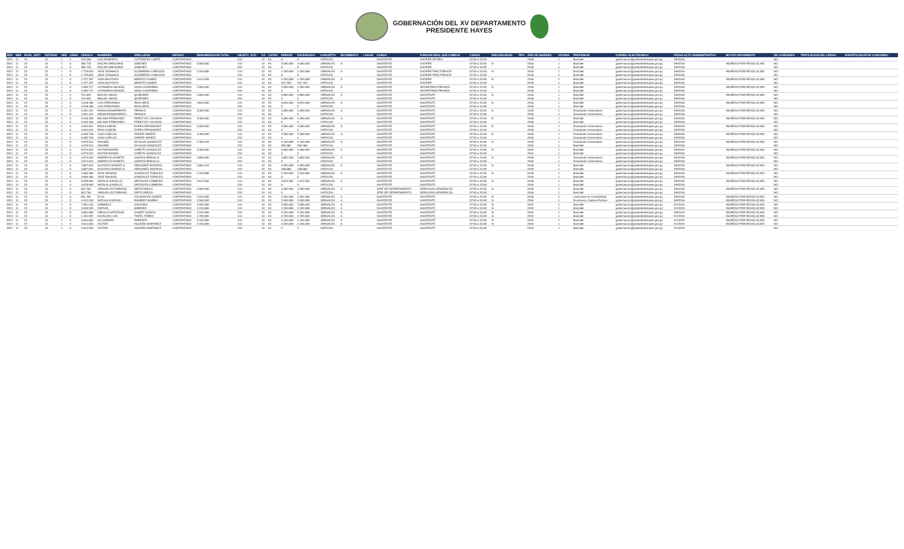GOBERNACIÓN DEL XV DEPARTAMENTO
PRESIDENTE HAYES
| AÑO | MES | NIVEL_ENTI | ENTIDAD | OEE | LINEA | CEDULA | NOMBRES | APELLIDOS | ESTADO | REMUNERACION TOTAL | OBJETO_GTO | F.F. | CATEG | PRESUP | DEVENGADO | CONCEPTO | MOVIMIENTO | LUGAR | CARGO | FUNCION REAL QUE CUMPLE | CARGA | DISCAPACIDAD | TIPO | AÑO DE INGRESO | OFICINA | PROFESION | CORREO ELECTRONICO | FECHA ACTO ADMINISTRATIVO | MOTIVO MOVIMIENTO | DE CONFIANZA | TIPIFICACION DEL CARGO | IDENTIFICADOR DE CONCURSO |
| --- | --- | --- | --- | --- | --- | --- | --- | --- | --- | --- | --- | --- | --- | --- | --- | --- | --- | --- | --- | --- | --- | --- | --- | --- | --- | --- | --- | --- | --- | --- | --- | --- |
| 2021 | 11 | 22 | 15 | 1 | 0 | 533.583 | LUIS ROBERTO | CATTEBEKE CARTE | CONTRATADO | | 232 | 10 | II3 | 0 | 0 | VIATICOS | | | ASISTENTE | CHOFER RETIRO | 07:00 a 15:00 | | | 2018 | 1 | Bachiller | gobernacion@presidentehayes.gov.py | 3/9/2018 | | NO | | |
| 2021 | 11 | 22 | 15 | 1 | 0 | 382.725 | OSCAR GREGORIO | GIMENEZ | CONTRATADO | 3.000.000 | 144 | 10 | II3 | 3.000.000 | 3.000.000 | JORNALES | A | | ASISTENTE | CHOFER | 07:00 a 15:00 | N | | 2018 | 1 | Bachiller | gobernacion@presidentehayes.gov.py | 3/9/2018 | INGRESO POR RESOLUCION | NO | | |
| 2021 | 11 | 22 | 15 | 1 | 0 | 382.725 | OSCAR GREGORIO | GIMENEZ | CONTRATADO | | 232 | 10 | II3 | 0 | 0 | VIATICOS | | | ASISTENTE | CHOFER | 07:00 a 15:00 | | | 2018 | 1 | Bachiller | gobernacion@presidentehayes.gov.py | 3/9/2018 | | NO | | |
| 2021 | 11 | 22 | 15 | 1 | 0 | 1.779.815 | JOSE DOMINGO | GUERRERO CARDOZO | CONTRATADO | 2.192.839 | 144 | 10 | II3 | 2.192.839 | 2.192.839 | JORNALES | A | | ASISTENTE | CHOFER TRACTORISTA | 07:00 a 15:00 | N | | 2018 | 1 | Bachiller | gobernacion@presidentehayes.gov.py | 3/9/2018 | INGRESO POR RESOLUCION | NO | | |
| 2021 | 11 | 22 | 15 | 1 | 0 | 1.779.815 | JOSE DOMINGO | GUERRERO CARDOZO | CONTRATADO | | 232 | 10 | II3 | 0 | 0 | VIATICOS | | | ASISTENTE | CHOFER TRACTORISTA | 07:00 a 15:00 | | | 2018 | 1 | Bachiller | gobernacion@presidentehayes.gov.py | 3/9/2018 | | NO | | |
| 2021 | 11 | 22 | 15 | 1 | 0 | 1.477.337 | JUAN BAUTISTA | BENITEZ GOMEZ | CONTRATADO | 2.614.539 | 144 | 10 | II3 | 2.192.839 | 2.192.839 | JORNALES | A | | ASISTENTE | CHOFER | 07:00 a 15:00 | N | | 2018 | 1 | Bachiller | gobernacion@presidentehayes.gov.py | 3/9/2018 | INGRESO POR RESOLUCION | NO | | |
| 2021 | 11 | 22 | 15 | 1 | 0 | 1.477.337 | JUAN BAUTISTA | BENITEZ GOMEZ | CONTRATADO | | 232 | 10 | II3 | 421.700 | 421.700 | VIATICOS | | | ASISTENTE | CHOFER | 07:00 a 15:00 | | | 2018 | 1 | Bachiller | gobernacion@presidentehayes.gov.py | 3/9/2018 | | NO | | |
| 2021 | 11 | 22 | 15 | 1 | 0 | 4.090.717 | LEONARDO MANUEL | SOSA CHAPARRO | CONTRATADO | 2.500.000 | 144 | 10 | II3 | 2.500.000 | 2.500.000 | JORNALES | A | | ASISTENTE | SECRETARIA PRIVADA | 07:00 a 15:00 | N | | 2018 | 1 | Bachiller | gobernacion@presidentehayes.gov.py | 3/9/2018 | INGRESO POR RESOLUCION | NO | | |
| 2021 | 11 | 22 | 15 | 1 | 0 | 4.090.717 | LEONARDO MANUEL | SOSA CHAPARRO | CONTRATADO | | 232 | 10 | II3 | 0 | 0 | VIATICOS | | | ASISTENTE | SECRETARIA PRIVADA | 07:00 a 15:00 | | | 2018 | 1 | Bachiller | gobernacion@presidentehayes.gov.py | 3/9/2018 | | NO | | |
| 2021 | 11 | 22 | 15 | 1 | 0 | 744.603 | MIGUEL ANGEL | QUIÑONEZ | CONTRATADO | 2.800.000 | 144 | 10 | II3 | 2.800.000 | 2.800.000 | JORNALES | A | | ASISTENTE | ASISTENTE | 07:00 a 15:00 | N | | 2018 | 1 | Bachiller | gobernacion@presidentehayes.gov.py | 3/9/2018 | INGRESO POR RESOLUCION | NO | | |
| 2021 | 11 | 22 | 15 | 1 | 0 | 744.603 | MIGUEL ANGEL | QUIÑONEZ | CONTRATADO | | 232 | 10 | II3 | 0 | 0 | VIATICOS | | | ASISTENTE | ASISTENTE | 07:00 a 15:00 | | | 2018 | 1 | Bachiller | gobernacion@presidentehayes.gov.py | 3/9/2018 | | NO | | |
| 2021 | 11 | 22 | 15 | 1 | 0 | 2.048.186 | LUIS FERNANDO | RIOS ARCE | CONTRATADO | 3.810.000 | 144 | 10 | II3 | 3.810.000 | 3.810.000 | JORNALES | A | | ASISTENTE | ASISTENTE | 07:00 a 15:00 | N | | 2018 | 1 | Bachiller | gobernacion@presidentehayes.gov.py | 3/9/2018 | INGRESO POR RESOLUCION | NO | | |
| 2021 | 11 | 22 | 15 | 1 | 0 | 2.048.186 | LUIS FERNANDO | RIOS ARCE | CONTRATADO | | 232 | 10 | II3 | 0 | 0 | VIATICOS | | | ASISTENTE | ASISTENTE | 07:00 a 15:00 | | | 2018 | 1 | Bachiller | gobernacion@presidentehayes.gov.py | 3/9/2018 | | NO | | |
| 2021 | 11 | 22 | 15 | 1 | 0 | 4.291.424 | ARAMI MONSERRATH | FRANCO | CONTRATADO | 3.300.000 | 144 | 10 | II3 | 3.300.000 | 3.300.000 | JORNALES | A | | ASISTENTE | ASISTENTE | 07:00 a 15:00 | N | | 2018 | 1 | Estudiante Universitario | gobernacion@presidentehayes.gov.py | 3/9/2018 | INGRESO POR RESOLUCION | NO | | |
| 2021 | 11 | 22 | 15 | 1 | 0 | 4.291.424 | ARAMI MONSERRATH | FRANCO | CONTRATADO | | 232 | 10 | II3 | 0 | 0 | VIATICOS | | | ASISTENTE | ASISTENTE | 07:00 a 15:00 | | | 2018 | 1 | Estudiante Universitario | gobernacion@presidentehayes.gov.py | 3/9/2018 | | NO | | |
| 2021 | 11 | 22 | 15 | 1 | 0 | 5.035.326 | WILSON FERNANDO | PEREZ DE LOS RIOS | CONTRATADO | 3.300.000 | 144 | 10 | II3 | 3.300.000 | 3.300.000 | JORNALES | A | | ASISTENTE | ASISTENTE | 07:00 a 15:00 | N | | 2018 | 1 | Bachiller | gobernacion@presidentehayes.gov.py | 3/9/2018 | INGRESO POR RESOLUCION | NO | | |
| 2021 | 11 | 22 | 15 | 1 | 0 | 5.035.326 | WILSON FERNANDO | PEREZ DE LOS RIOS | CONTRATADO | | 232 | 10 | II3 | 0 | 0 | VIATICOS | | | ASISTENTE | ASISTENTE | 07:00 a 15:00 | | | 2018 | 1 | Bachiller | gobernacion@presidentehayes.gov.py | 3/9/2018 | | NO | | |
| 2021 | 11 | 22 | 15 | 1 | 0 | 4.933.941 | PAOLA NOEMI | EVERS FERNANDEZ | CONTRATADO | 3.500.000 | 144 | 10 | II3 | 3.500.000 | 3.500.000 | JORNALES | A | | ASISTENTE | ASISTENTE | 07:00 a 15:00 | N | | 2018 | 1 | Estudiante Universitario | gobernacion@presidentehayes.gov.py | 3/9/2018 | INGRESO POR RESOLUCION | NO | | |
| 2021 | 11 | 22 | 15 | 1 | 0 | 4.933.941 | PAOLA NOEMI | EVERS FERNANDEZ | CONTRATADO | | 232 | 10 | II3 | 0 | 0 | VIATICOS | | | ASISTENTE | ASISTENTE | 07:00 a 15:00 | | | 2018 | 1 | Estudiante Universitario | gobernacion@presidentehayes.gov.py | 3/9/2018 | | NO | | |
| 2021 | 11 | 22 | 15 | 1 | 0 | 6.265.746 | JUAN CARLOS | ZARATE IBAÑEZ | CONTRATADO | 3.300.000 | 144 | 10 | II3 | 3.300.000 | 3.300.000 | JORNALES | A | | ASISTENTE | ASISTENTE | 07:00 a 15:00 | N | | 2018 | 1 | Estudiante Universitario | gobernacion@presidentehayes.gov.py | 3/9/2018 | INGRESO POR RESOLUCION | NO | | |
| 2021 | 11 | 22 | 15 | 1 | 0 | 6.265.746 | JUAN CARLOS | ZARATE IBAÑEZ | CONTRATADO | | 232 | 10 | II3 | 0 | 0 | VIATICOS | | | ASISTENTE | ASISTENTE | 07:00 a 15:00 | | | 2018 | 1 | Estudiante Universitario | gobernacion@presidentehayes.gov.py | 3/9/2018 | | NO | | |
| 2021 | 11 | 22 | 15 | 1 | 0 | 4.679.514 | DIOSNEL | DA SILVA GONZALEZ | CONTRATADO | 2.783.219 | 144 | 10 | II3 | 2.192.839 | 2.192.839 | JORNALES | A | | ASISTENTE | ASISTENTE | 07:00 a 15:00 | N | | 2018 | 1 | Estudiante Universitario | gobernacion@presidentehayes.gov.py | 3/9/2018 | INGRESO POR RESOLUCION | NO | | |
| 2021 | 11 | 22 | 15 | 1 | 0 | 4.679.514 | DIOSNEL | DA SILVA GONZALEZ | CONTRATADO | | 232 | 10 | II3 | 590.380 | 590.380 | VIATICOS | | | ASISTENTE | ASISTENTE | 07:00 a 15:00 | | | 2018 | 1 | Bachiller | gobernacion@presidentehayes.gov.py | 3/9/2018 | | NO | | |
| 2021 | 11 | 22 | 15 | 1 | 0 | 5.073.522 | VICTOR RAFAEL | CAÑETE GONZALEZ | CONTRATADO | 3.300.000 | 144 | 10 | II3 | 3.300.000 | 3.300.000 | JORNALES | A | | ASISTENTE | ASISTENTE | 07:00 a 15:00 | N | | 2019 | 1 | Bachiller | gobernacion@presidentehayes.gov.py | 2/9/2019 | INGRESO POR RESOLUCION | NO | | |
| 2021 | 11 | 22 | 15 | 1 | 0 | 5.073.522 | VICTOR RAFAEL | CAÑETE GONZALEZ | CONTRATADO | | 232 | 10 | II3 | 0 | 0 | VIATICOS | | | ASISTENTE | ASISTENTE | 07:00 a 15:00 | | | 2019 | 1 | Bachiller | gobernacion@presidentehayes.gov.py | 2/9/2019 | | NO | | |
| 2021 | 11 | 22 | 15 | 1 | 0 | 4.974.024 | ANDREA ELIZABETH | SANTOS REBOLLO | CONTRATADO | 3.800.000 | 144 | 10 | II3 | 3.800.000 | 3.800.000 | JORNALES | A | | ASISTENTE | ASISTENTE | 07:00 a 15:00 | N | | 2018 | 1 | Estudiante Universitario | gobernacion@presidentehayes.gov.py | 3/9/2018 | INGRESO POR RESOLUCION | NO | | |
| 2021 | 11 | 22 | 15 | 1 | 0 | 4.974.024 | ANDREA ELIZABETH | SANTOS REBOLLO | CONTRATADO | | 232 | 10 | II3 | 0 | 0 | VIATICOS | | | ASISTENTE | ASISTENTE | 07:00 a 15:00 | | | 2018 | 1 | Estudiante Universitario | gobernacion@presidentehayes.gov.py | 3/9/2018 | | NO | | |
| 2021 | 11 | 22 | 15 | 1 | 0 | 4.807.624 | GUSTAVO MARCELO | ARIGOMEZ RIVEROS | CONTRATADO | 2.861.519 | 144 | 10 | II3 | 2.692.839 | 2.692.839 | JORNALES | A | | ASISTENTE | ASISTENTE | 07:00 a 15:00 | N | | 2018 | 1 | Bachiller | gobernacion@presidentehayes.gov.py | 3/9/2018 | INGRESO POR RESOLUCION | NO | | |
| 2021 | 11 | 22 | 15 | 1 | 0 | 4.807.624 | GUSTAVO MARCELO | ARIGOMEZ RIVEROS | CONTRATADO | | 232 | 10 | II3 | 168.680 | 168.680 | VIATICOS | | | ASISTENTE | ASISTENTE | 07:00 a 15:00 | | | 2018 | 1 | Bachiller | gobernacion@presidentehayes.gov.py | 3/9/2018 | | NO | | |
| 2021 | 11 | 22 | 15 | 1 | 0 | 4.660.180 | JOSE MAGNOL | GONZALEZ TORALES | CONTRATADO | 2.192.839 | 144 | 10 | II3 | 2.192.839 | 2.192.839 | JORNALES | A | | ASISTENTE | ASISTENTE | 07:00 a 15:00 | N | | 2018 | 1 | Bachiller | gobernacion@presidentehayes.gov.py | 3/9/2018 | INGRESO POR RESOLUCION | NO | | |
| 2021 | 11 | 22 | 15 | 1 | 0 | 4.660.180 | JOSE MAGNOL | GONZALEZ TORALES | CONTRATADO | | 232 | 10 | II3 | 0 | 0 | VIATICOS | | | ASISTENTE | ASISTENTE | 07:00 a 15:00 | | | 2018 | 1 | Bachiller | gobernacion@presidentehayes.gov.py | 3/9/2018 | | NO | | |
| 2021 | 11 | 22 | 15 | 1 | 0 | 5.878.000 | NATALIA GISSELLE | ORTIGOZA CABRERA | CONTRATADO | 2.612.562 | 144 | 10 | II3 | 2.612.562 | 2.612.562 | JORNALES | A | | ASISTENTE | ASISTENTE | 07:00 a 15:00 | N | | 2018 | 1 | Bachiller | gobernacion@presidentehayes.gov.py | 3/9/2018 | INGRESO POR RESOLUCION | NO | | |
| 2021 | 11 | 22 | 15 | 1 | 0 | 5.878.000 | NATALIA GISSELLE | ORTIGOZA CABRERA | CONTRATADO | | 232 | 10 | II3 | 0 | 0 | VIATICOS | | | ASISTENTE | ASISTENTE | 07:00 a 15:00 | | | 2018 | 1 | Bachiller | gobernacion@presidentehayes.gov.py | 3/9/2018 | | NO | | |
| 2021 | 11 | 22 | 15 | 1 | 0 | 823.784 | YARSON VICTORIANO | ORTIZ ARECO | CONTRATADO | 4.000.000 | 144 | 10 | II3 | 4.000.000 | 4.000.000 | JORNALES | A | | JEFE DE DEPARTAMENTO | SERVICIOS GENERALES | 07:00 a 15:00 | N | | 2018 | 1 | Bachiller | gobernacion@presidentehayes.gov.py | 3/9/2018 | INGRESO POR RESOLUCION | NO | | |
| 2021 | 11 | 22 | 15 | 1 | 0 | 823.784 | YARSON VICTORIANO | ORTIZ ARECO | CONTRATADO | | 232 | 10 | II3 | 0 | 0 | VIATICOS | | | JEFE DE DEPARTAMENTO | SERVICIOS GENERALES | 07:00 a 15:00 | | | 2018 | 1 | Bachiller | gobernacion@presidentehayes.gov.py | 3/9/2018 | | NO | | |
| 2021 | 11 | 22 | 15 | 1 | 0 | 951.491 | ELSA | COLMAN DE GOMEZ | CONTRATADO | 2.524.000 | 144 | 10 | II3 | 2.524.000 | 2.524.000 | JORNALES | A | | ASISTENTE | ASISTENTE | 07:00 a 15:00 | N | | 2018 | 1 | Licenciada en Contabilidad | gobernacion@presidentehayes.gov.py | 3/9/2018 | INGRESO POR RESOLUCION | NO | | |
| 2021 | 11 | 22 | 15 | 1 | 0 | 4.024.333 | NATHALIA MAGALI | RAMIREZ IBARRA | CONTRATADO | 2.500.000 | 144 | 10 | II3 | 2.500.000 | 2.500.000 | JORNALES | A | | ASISTENTE | ASISTENTE | 07:00 a 15:00 | N | | 2018 | 1 | Escribana y Notaria Publica | gobernacion@presidentehayes.gov.py | 3/9/2018 | INGRESO POR RESOLUCION | NO | | |
| 2021 | 11 | 22 | 15 | 1 | 0 | 7.991.016 | GABRIELA | GALEANO | CONTRATADO | 3.500.000 | 144 | 10 | II3 | 3.500.000 | 3.500.000 | JORNALES | A | | ASISTENTE | ASISTENTE | 07:00 a 15:00 | N | | 2019 | 1 | Bachiller | gobernacion@presidentehayes.gov.py | 2/1/2019 | INGRESO POR RESOLUCION | NO | | |
| 2021 | 11 | 22 | 15 | 1 | 0 | 3.529.525 | CINTHIA | BAREIRO | CONTRATADO | 2.192.839 | 144 | 10 | II3 | 2.192.839 | 2.192.839 | JORNALES | A | | ASISTENTE | ASISTENTE | 07:00 a 15:00 | N | | 2019 | 1 | Bachiller | gobernacion@presidentehayes.gov.py | 2/1/2019 | INGRESO POR RESOLUCION | NO | | |
| 2021 | 11 | 22 | 15 | 1 | 0 | 2.894.089 | VIRGILIA NATIVIDAD | GOMEZ GARCIA | CONTRATADO | 2.192.839 | 144 | 10 | II3 | 2.192.839 | 2.192.839 | JORNALES | A | | ASISTENTE | ASISTENTE | 07:00 a 15:00 | N | | 2019 | 1 | Bachiller | gobernacion@presidentehayes.gov.py | 2/9/2019 | INGRESO POR RESOLUCION | NO | | |
| 2021 | 11 | 22 | 15 | 1 | 0 | 1.452.007 | OSVALDO LUIS | TINTEL PEREZ | CONTRATADO | 2.700.000 | 144 | 10 | II3 | 2.700.000 | 2.700.000 | JORNALES | A | | ASISTENTE | ASISTENTE | 07:00 a 15:00 | N | | 2019 | 1 | Bachiller | gobernacion@presidentehayes.gov.py | 2/1/2019 | INGRESO POR RESOLUCION | NO | | |
| 2021 | 11 | 22 | 15 | 1 | 0 | 3.844.605 | LIS SANDRA | PAREDES | CONTRATADO | 2.192.839 | 144 | 10 | II3 | 2.192.839 | 2.192.839 | JORNALES | A | | ASISTENTE | ASISTENTE | 07:00 a 15:00 | N | | 2019 | 1 | Bachiller | gobernacion@presidentehayes.gov.py | 2/1/2019 | INGRESO POR RESOLUCION | NO | | |
| 2021 | 11 | 22 | 15 | 1 | 0 | 2.644.026 | VICTOR | AGÜERO MARTINEZ | CONTRATADO | 2.192.839 | 144 | 10 | II3 | 2.192.839 | 2.192.839 | JORNALES | A | | ASISTENTE | ASISTENTE | 07:00 a 15:00 | N | | 2019 | 1 | Bachiller | gobernacion@presidentehayes.gov.py | 2/1/2019 | INGRESO POR RESOLUCION | NO | | |
| 2021 | 11 | 22 | 15 | 1 | 0 | 2.644.026 | VICTOR | AGÜERO MARTINEZ | CONTRATADO | | 232 | 10 | II3 | 0 | 0 | VIATICOS | | | ASISTENTE | ASISTENTE | 07:00 a 15:00 | | | 2019 | 1 | Bachiller | gobernacion@presidentehayes.gov.py | 2/1/2019 | | NO | | |